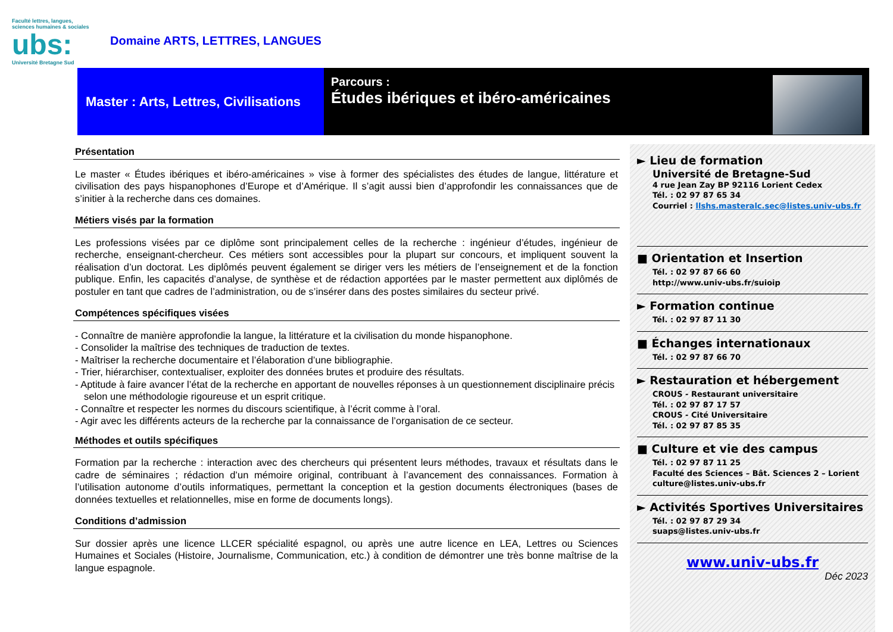Faculté lettres, langues, sciences humaines & sociales
ubs:
Université Bretagne Sud
Domaine ARTS, LETTRES, LANGUES
Master : Arts, Lettres, Civilisations
Parcours :
Études ibériques et ibéro-américaines
Présentation
Le master « Études ibériques et ibéro-américaines » vise à former des spécialistes des études de langue, littérature et civilisation des pays hispanophones d’Europe et d’Amérique. Il s’agit aussi bien d’approfondir les connaissances que de s’initier à la recherche dans ces domaines.
Métiers visés par la formation
Les professions visées par ce diplôme sont principalement celles de la recherche : ingénieur d’études, ingénieur de recherche, enseignant-chercheur. Ces métiers sont accessibles pour la plupart sur concours, et impliquent souvent la réalisation d’un doctorat. Les diplômés peuvent également se diriger vers les métiers de l’enseignement et de la fonction publique. Enfin, les capacités d’analyse, de synthèse et de rédaction apportées par le master permettent aux diplômés de postuler en tant que cadres de l’administration, ou de s’insérer dans des postes similaires du secteur privé.
Compétences spécifiques visées
- Connaître de manière approfondie la langue, la littérature et la civilisation du monde hispanophone.
- Consolider la maîtrise des techniques de traduction de textes.
- Maîtriser la recherche documentaire et l’élaboration d’une bibliographie.
- Trier, hiérarchiser, contextualiser, exploiter des données brutes et produire des résultats.
- Aptitude à faire avancer l’état de la recherche en apportant de nouvelles réponses à un questionnement disciplinaire précis selon une méthodologie rigoureuse et un esprit critique.
- Connaître et respecter les normes du discours scientifique, à l’écrit comme à l’oral.
- Agir avec les différents acteurs de la recherche par la connaissance de l’organisation de ce secteur.
Méthodes et outils spécifiques
Formation par la recherche : interaction avec des chercheurs qui présentent leurs méthodes, travaux et résultats dans le cadre de séminaires ; rédaction d’un mémoire original, contribuant à l’avancement des connaissances. Formation à l’utilisation autonome d’outils informatiques, permettant la conception et la gestion documents électroniques (bases de données textuelles et relationnelles, mise en forme de documents longs).
Conditions d’admission
Sur dossier après une licence LLCER spécialité espagnol, ou après une autre licence en LEA, Lettres ou Sciences Humaines et Sociales (Histoire, Journalisme, Communication, etc.) à condition de démontrer une très bonne maîtrise de la langue espagnole.
► Lieu de formation
Université de Bretagne-Sud
4 rue Jean Zay BP 92116 Lorient Cedex
Tél. : 02 97 87 65 34
Courriel : llshs.masteralc.sec@listes.univ-ubs.fr
■ Orientation et Insertion
Tél. : 02 97 87 66 60
http://www.univ-ubs.fr/suioip
► Formation continue
Tél. : 02 97 87 11 30
■ Échanges internationaux
Tél. : 02 97 87 66 70
► Restauration et hébergement
CROUS - Restaurant universitaire
Tél. : 02 97 87 17 57
CROUS - Cité Universitaire
Tél. : 02 97 87 85 35
■ Culture et vie des campus
Tél. : 02 97 87 11 25
Faculté des Sciences – Bât. Sciences 2 – Lorient
culture@listes.univ-ubs.fr
► Activités Sportives Universitaires
Tél. : 02 97 87 29 34
suaps@listes.univ-ubs.fr
www.univ-ubs.fr
Déc 2023